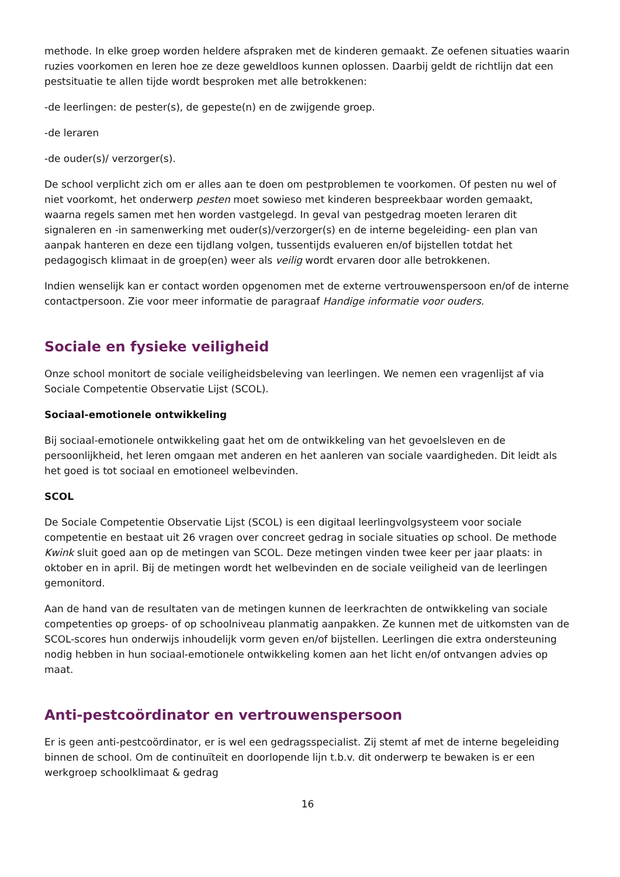methode. In elke groep worden heldere afspraken met de kinderen gemaakt. Ze oefenen situaties waarin ruzies voorkomen en leren hoe ze deze geweldloos kunnen oplossen. Daarbij geldt de richtlijn dat een pestsituatie te allen tijde wordt besproken met alle betrokkenen:
-de leerlingen: de pester(s), de gepeste(n) en de zwijgende groep.
-de leraren
-de ouder(s)/ verzorger(s).
De school verplicht zich om er alles aan te doen om pestproblemen te voorkomen. Of pesten nu wel of niet voorkomt, het onderwerp pesten moet sowieso met kinderen bespreekbaar worden gemaakt, waarna regels samen met hen worden vastgelegd. In geval van pestgedrag moeten leraren dit signaleren en -in samenwerking met ouder(s)/verzorger(s) en de interne begeleiding- een plan van aanpak hanteren en deze een tijdlang volgen, tussentijds evalueren en/of bijstellen totdat het pedagogisch klimaat in de groep(en) weer als veilig wordt ervaren door alle betrokkenen.
Indien wenselijk kan er contact worden opgenomen met de externe vertrouwenspersoon en/of de interne contactpersoon. Zie voor meer informatie de paragraaf Handige informatie voor ouders.
Sociale en fysieke veiligheid
Onze school monitort de sociale veiligheidsbeleving van leerlingen. We nemen een vragenlijst af via Sociale Competentie Observatie Lijst (SCOL).
Sociaal-emotionele ontwikkeling
Bij sociaal-emotionele ontwikkeling gaat het om de ontwikkeling van het gevoelsleven en de persoonlijkheid, het leren omgaan met anderen en het aanleren van sociale vaardigheden. Dit leidt als het goed is tot sociaal en emotioneel welbevinden.
SCOL
De Sociale Competentie Observatie Lijst (SCOL) is een digitaal leerlingvolgsysteem voor sociale competentie en bestaat uit 26 vragen over concreet gedrag in sociale situaties op school. De methode Kwink sluit goed aan op de metingen van SCOL. Deze metingen vinden twee keer per jaar plaats: in oktober en in april. Bij de metingen wordt het welbevinden en de sociale veiligheid van de leerlingen gemonitord.
Aan de hand van de resultaten van de metingen kunnen de leerkrachten de ontwikkeling van sociale competenties op groeps- of op schoolniveau planmatig aanpakken. Ze kunnen met de uitkomsten van de SCOL-scores hun onderwijs inhoudelijk vorm geven en/of bijstellen. Leerlingen die extra ondersteuning nodig hebben in hun sociaal-emotionele ontwikkeling komen aan het licht en/of ontvangen advies op maat.
Anti-pestcoördinator en vertrouwenspersoon
Er is geen anti-pestcoördinator, er is wel een gedragsspecialist. Zij stemt af met de interne begeleiding binnen de school. Om de continuïteit en doorlopende lijn t.b.v. dit onderwerp te bewaken is er een werkgroep schoolklimaat & gedrag
16